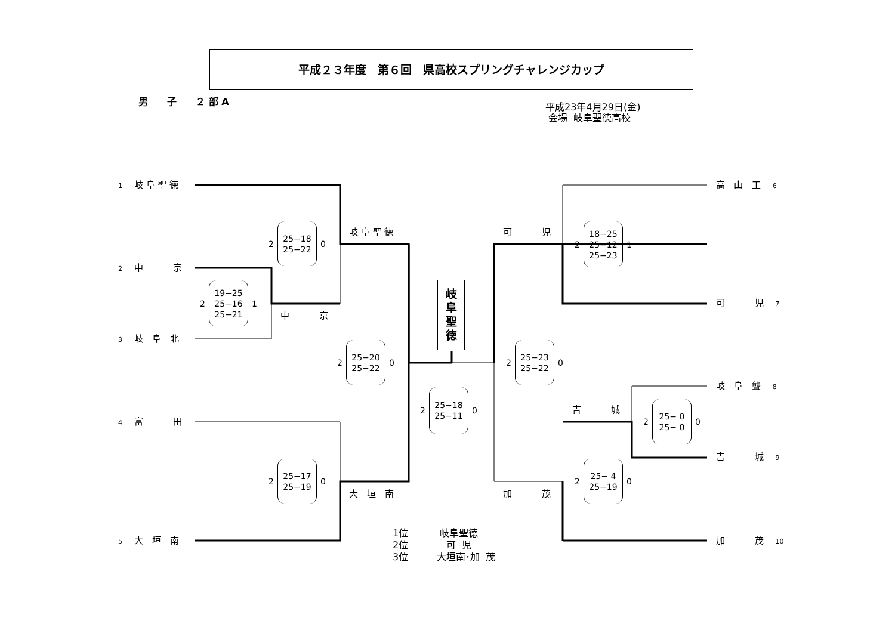平成２３年度　第６回　県高校スプリングチャレンジカップ
男　　子　　２ 部 A
平成23年4月29日(金) 会場 岐阜聖徳高校
1　 岐 阜 聖 徳
2　 中　　　 京
3　 岐　阜　北
4　 富　　　 田
5　 大　垣　南
高　山　工　 6
可　　　 児　 7
岐　阜　聾　 8
吉　　　 城　 9
加　　　 茂　 10
岐 阜 聖 徳
中　　　 京
大　垣　南
可　　　 児
吉　　　 城
加　　　 茂
岐阜聖徳
2
25−18
25−22
0
2
19−25
25−16
25−21
1
2
25−20
25−22
0
2
25−18
25−11
0
2
25−17
25−19
0
2
25−23
25−22
0
2
18−25
25−12
25−23
1
2
25− 0
25− 0
0
2
25− 4
25−19
0
1位　　　 岐阜聖徳 2位　　　　可 児 3位　　　大垣南･加 茂